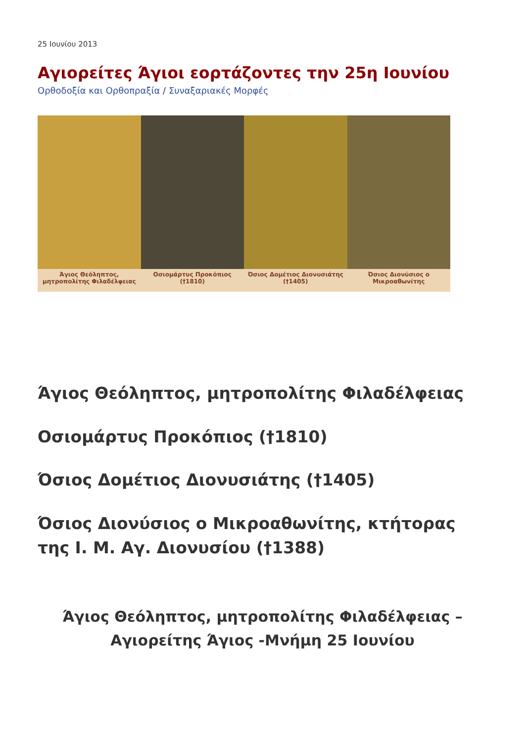25 Ιουνίου 2013
Αγιορείτες Άγιοι εορτάζοντες την 25η Ιουνίου
Ορθοδοξία και Ορθοπραξία / Συναξαριακές Μορφές
Άγιος Θεόληπτος, μητροπολίτης Φιλαδέλφειας Οσιομάρτυς Προκόπιος (†1810) Όσιος Δομέτιος Διονυσιάτης (†1405) Όσιος Διονύσιος ο Μικροαθωνίτης
Άγιος Θεόληπτος, μητροπολίτης Φιλαδέλφειας
Οσιομάρτυς Προκόπιος (†1810)
Όσιος Δομέτιος Διονυσιάτης (†1405)
Όσιος Διονύσιος ο Μικροαθωνίτης, κτήτορας της Ι. Μ. Αγ. Διονυσίου (†1388)
Άγιος Θεόληπτος, μητροπολίτης Φιλαδέλφειας – Αγιορείτης Άγιος -Μνήμη 25 Ιουνίου